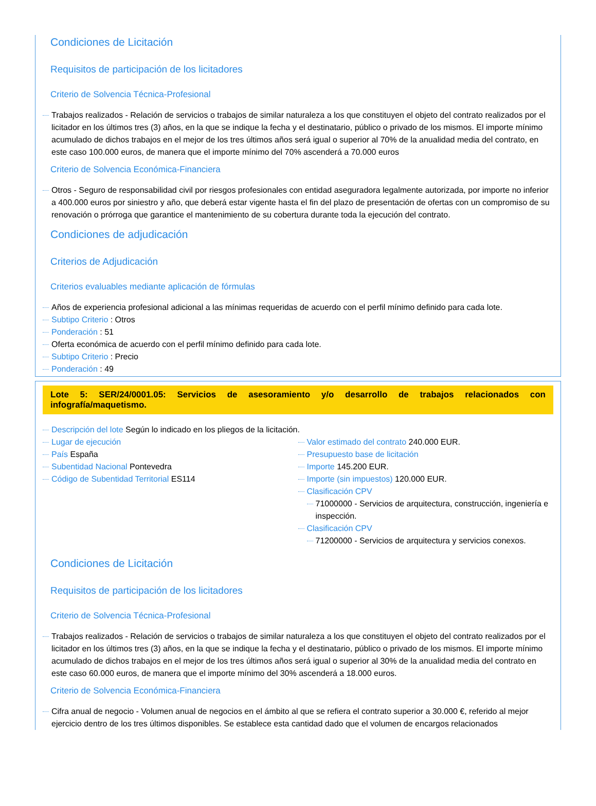Condiciones de Licitación
Requisitos de participación de los licitadores
Criterio de Solvencia Técnica-Profesional
Trabajos realizados - Relación de servicios o trabajos de similar naturaleza a los que constituyen el objeto del contrato realizados por el licitador en los últimos tres (3) años, en la que se indique la fecha y el destinatario, público o privado de los mismos. El importe mínimo acumulado de dichos trabajos en el mejor de los tres últimos años será igual o superior al 70% de la anualidad media del contrato, en este caso 100.000 euros, de manera que el importe mínimo del 70% ascenderá a 70.000 euros
Criterio de Solvencia Económica-Financiera
Otros - Seguro de responsabilidad civil por riesgos profesionales con entidad aseguradora legalmente autorizada, por importe no inferior a 400.000 euros por siniestro y año, que deberá estar vigente hasta el fin del plazo de presentación de ofertas con un compromiso de su renovación o prórroga que garantice el mantenimiento de su cobertura durante toda la ejecución del contrato.
Condiciones de adjudicación
Criterios de Adjudicación
Criterios evaluables mediante aplicación de fórmulas
Años de experiencia profesional adicional a las mínimas requeridas de acuerdo con el perfil mínimo definido para cada lote.
Subtipo Criterio : Otros
Ponderación : 51
Oferta económica de acuerdo con el perfil mínimo definido para cada lote.
Subtipo Criterio : Precio
Ponderación : 49
Lote 5: SER/24/0001.05: Servicios de asesoramiento y/o desarrollo de trabajos relacionados con infografía/maquetismo.
Descripción del lote Según lo indicado en los pliegos de la licitación.
Lugar de ejecución
País España
Subentidad Nacional Pontevedra
Código de Subentidad Territorial ES114
Valor estimado del contrato 240.000 EUR.
Presupuesto base de licitación
Importe 145.200 EUR.
Importe (sin impuestos) 120.000 EUR.
Clasificación CPV
71000000 - Servicios de arquitectura, construcción, ingeniería e inspección.
Clasificación CPV
71200000 - Servicios de arquitectura y servicios conexos.
Condiciones de Licitación
Requisitos de participación de los licitadores
Criterio de Solvencia Técnica-Profesional
Trabajos realizados - Relación de servicios o trabajos de similar naturaleza a los que constituyen el objeto del contrato realizados por el licitador en los últimos tres (3) años, en la que se indique la fecha y el destinatario, público o privado de los mismos. El importe mínimo acumulado de dichos trabajos en el mejor de los tres últimos años será igual o superior al 30% de la anualidad media del contrato en este caso 60.000 euros, de manera que el importe mínimo del 30% ascenderá a 18.000 euros.
Criterio de Solvencia Económica-Financiera
Cifra anual de negocio - Volumen anual de negocios en el ámbito al que se refiera el contrato superior a 30.000 €, referido al mejor ejercicio dentro de los tres últimos disponibles. Se establece esta cantidad dado que el volumen de encargos relacionados